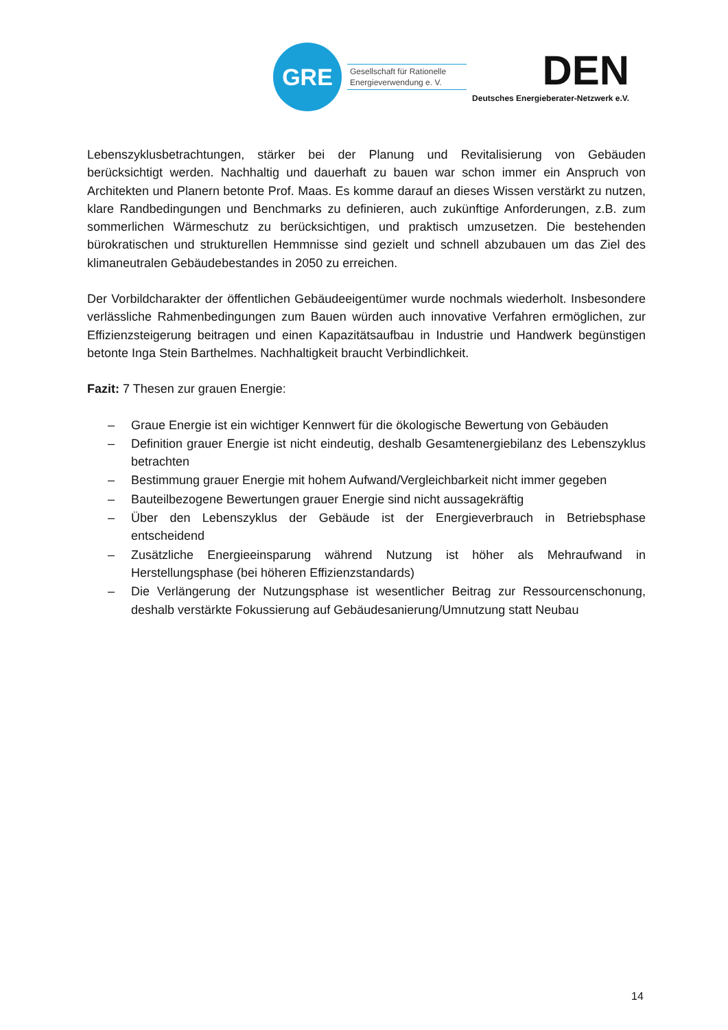GRE
Gesellschaft für Rationelle
Energieverwendung e. V.
DEN
Deutsches Energieberater-Netzwerk e.V.
Lebenszyklusbetrachtungen, stärker bei der Planung und Revitalisierung von Gebäuden berücksichtigt werden. Nachhaltig und dauerhaft zu bauen war schon immer ein Anspruch von Architekten und Planern betonte Prof. Maas. Es komme darauf an dieses Wissen verstärkt zu nutzen, klare Randbedingungen und Benchmarks zu definieren, auch zukünftige Anforderungen, z.B. zum sommerlichen Wärmeschutz zu berücksichtigen, und praktisch umzusetzen. Die bestehenden bürokratischen und strukturellen Hemmnisse sind gezielt und schnell abzubauen um das Ziel des klimaneutralen Gebäudebestandes in 2050 zu erreichen.
Der Vorbildcharakter der öffentlichen Gebäudeeigentümer wurde nochmals wiederholt. Insbesondere verlässliche Rahmenbedingungen zum Bauen würden auch innovative Verfahren ermöglichen, zur Effizienzsteigerung beitragen und einen Kapazitätsaufbau in Industrie und Handwerk begünstigen betonte Inga Stein Barthelmes. Nachhaltigkeit braucht Verbindlichkeit.
Fazit: 7 Thesen zur grauen Energie:
– Graue Energie ist ein wichtiger Kennwert für die ökologische Bewertung von Gebäuden
– Definition grauer Energie ist nicht eindeutig, deshalb Gesamtenergiebilanz des Lebenszyklus betrachten
– Bestimmung grauer Energie mit hohem Aufwand/Vergleichbarkeit nicht immer gegeben
– Bauteilbezogene Bewertungen grauer Energie sind nicht aussagekräftig
– Über den Lebenszyklus der Gebäude ist der Energieverbrauch in Betriebsphase entscheidend
– Zusätzliche Energieeinsparung während Nutzung ist höher als Mehraufwand in Herstellungsphase (bei höheren Effizienzstandards)
– Die Verlängerung der Nutzungsphase ist wesentlicher Beitrag zur Ressourcenschonung, deshalb verstärkte Fokussierung auf Gebäudesanierung/Umnutzung statt Neubau
14